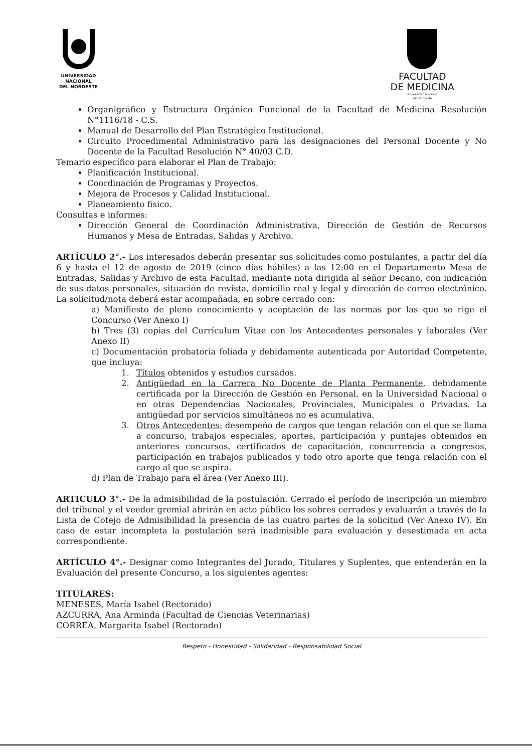UNIVERSIDAD
NACIONAL
DEL NORDESTE
FACULTAD
DE MEDICINA
Universidad Nacional
del Nordeste
Organigráfico y Estructura Orgánico Funcional de la Facultad de Medicina Resolución N°1116/18 - C.S.
Manual de Desarrollo del Plan Estratégico Institucional.
Circuito Procedimental Administrativo para las designaciones del Personal Docente y No Docente de la Facultad Resolución N° 40/03 C.D.
Temario específico para elaborar el Plan de Trabajo:
Planificación Institucional.
Coordinación de Programas y Proyectos.
Mejora de Procesos y Calidad Institucional.
Planeamiento fisico.
Consultas e informes:
Dirección General de Coordinación Administrativa, Dirección de Gestión de Recursos Humanos y Mesa de Entradas, Salidas y Archivo.
ARTÍCULO 2°.- Los interesados deberán presentar sus solicitudes como postulantes, a partir del día 6 y hasta el 12 de agosto de 2019 (cinco días hábiles) a las 12:00 en el Departamento Mesa de Entradas, Salidas y Archivo de esta Facultad, mediante nota dirigida al señor Decano, con indicación de sus datos personales, situación de revista, domicilio real y legal y dirección de correo electrónico. La solicitud/nota deberá estar acompañada, en sobre cerrado con:
a) Manifiesto de pleno conocimiento y aceptación de las normas por las que se rige el Concurso (Ver Anexo I)
b) Tres (3) copias del Currículum Vitae con los Antecedentes personales y laborales (Ver Anexo II)
c) Documentación probatoria foliada y debidamente autenticada por Autoridad Competente, que incluya:
1. Títulos obtenidos y estudios cursados.
2. Antigüedad en la Carrera No Docente de Planta Permanente, debidamente certificada por la Dirección de Gestión en Personal, en la Universidad Nacional o en otras Dependencias Nacionales, Provinciales, Municipales o Privadas. La antigüedad por servicios simultáneos no es acumulativa.
3. Otros Antecedentes: desempeño de cargos que tengan relación con el que se llama a concurso, trabajos especiales, aportes, participación y puntajes obtenidos en anteriores concursos, certificados de capacitación, concurrencia a congresos, participación en trabajos publicados y todo otro aporte que tenga relación con el cargo al que se aspira.
d) Plan de Trabajo para el área (Ver Anexo III).
ARTICULO 3°.- De la admisibilidad de la postulación. Cerrado el período de inscripción un miembro del tribunal y el veedor gremial abrirán en acto público los sobres cerrados y evaluarán a través de la Lista de Cotejo de Admisibilidad la presencia de las cuatro partes de la solicitud (Ver Anexo IV). En caso de estar incompleta la postulación será inadmisible para evaluación y desestimada en acta correspondiente.
ARTÍCULO 4°.- Designar como Integrantes del Jurado, Titulares y Suplentes, que entenderán en la Evaluación del presente Concurso, a los siguientes agentes:
TITULARES:
MENESES, María Isabel (Rectorado)
AZCURRA, Ana Arminda (Facultad de Ciencias Veterinarias)
CORREA, Margarita Isabel (Rectorado)
Respeto - Honestidad - Solidaridad - Responsabilidad Social